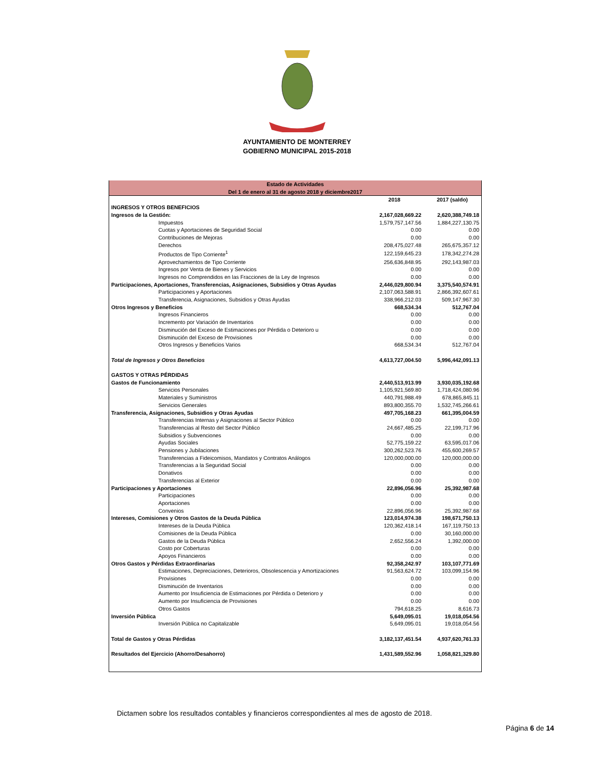AYUNTAMIENTO DE MONTERREY
GOBIERNO MUNICIPAL 2015-2018
| Estado de Actividades Del 1 de enero al 31 de agosto 2018 y diciembre2017 | | |
| | 2018 | 2017 (saldo) |
| INGRESOS Y OTROS BENEFICIOS | | |
| Ingresos de la Gestión: | 2,167,028,669.22 | 2,620,388,749.18 |
| Impuestos | 1,579,757,147.56 | 1,884,227,130.75 |
| Cuotas y Aportaciones de Seguridad Social | 0.00 | 0.00 |
| Contribuciones de Mejoras | 0.00 | 0.00 |
| Derechos | 208,475,027.48 | 265,675,357.12 |
| Productos de Tipo Corriente<sup>1</sup> | 122,159,645.23 | 178,342,274.28 |
| Aprovechamientos de Tipo Corriente | 256,636,848.95 | 292,143,987.03 |
| Ingresos por Venta de Bienes y Servicios | 0.00 | 0.00 |
| Ingresos no Comprendidos en las Fracciones de la Ley de Ingresos | 0.00 | 0.00 |
| Participaciones, Aportaciones, Transferencias, Asignaciones, Subsidios y Otras Ayudas | 2,446,029,800.94 | 3,375,540,574.91 |
| Participaciones y Aportaciones | 2,107,063,588.91 | 2,866,392,607.61 |
| Transferencia, Asignaciones, Subsidios y Otras Ayudas | 338,966,212.03 | 509,147,967.30 |
| Otros Ingresos y Beneficios | 668,534.34 | 512,767.04 |
| Ingresos Financieros | 0.00 | 0.00 |
| Incremento por Variación de Inventarios | 0.00 | 0.00 |
| Disminución del Exceso de Estimaciones por Pérdida o Deterioro u | 0.00 | 0.00 |
| Disminución del Exceso de Provisiones | 0.00 | 0.00 |
| Otros Ingresos y Beneficios Varios | 668,534.34 | 512,767.04 |
| Total de Ingresos y Otros Beneficios | 4,613,727,004.50 | 5,996,442,091.13 |
| GASTOS Y OTRAS PÉRDIDAS | | |
| Gastos de Funcionamiento | 2,440,513,913.99 | 3,930,035,192.68 |
| Servicios Personales | 1,105,921,569.80 | 1,718,424,080.96 |
| Materiales y Suministros | 440,791,988.49 | 678,865,845.11 |
| Servicios Generales | 893,800,355.70 | 1,532,745,266.61 |
| Transferencia, Asignaciones, Subsidios y Otras Ayudas | 497,705,168.23 | 661,395,004.59 |
| Transferencias Internas y Asignaciones al Sector Público | 0.00 | 0.00 |
| Transferencias al Resto del Sector Público | 24,667,485.25 | 22,199,717.96 |
| Subsidios y Subvenciones | 0.00 | 0.00 |
| Ayudas Sociales | 52,775,159.22 | 63,595,017.06 |
| Pensiones y Jubilaciones | 300,262,523.76 | 455,600,269.57 |
| Transferencias a Fideicomisos, Mandatos y Contratos Análogos | 120,000,000.00 | 120,000,000.00 |
| Transferencias a la Seguridad Social | 0.00 | 0.00 |
| Donativos | 0.00 | 0.00 |
| Transferencias al Exterior | 0.00 | 0.00 |
| Participaciones y Aportaciones | 22,896,056.96 | 25,392,987.68 |
| Participaciones | 0.00 | 0.00 |
| Aportaciones | 0.00 | 0.00 |
| Convenios | 22,896,056.96 | 25,392,987.68 |
| Intereses, Comisiones y Otros Gastos de la Deuda Pública | 123,014,974.38 | 198,671,750.13 |
| Intereses de la Deuda Pública | 120,362,418.14 | 167,119,750.13 |
| Comisiones de la Deuda Pública | 0.00 | 30,160,000.00 |
| Gastos de la Deuda Pública | 2,652,556.24 | 1,392,000.00 |
| Costo por Coberturas | 0.00 | 0.00 |
| Apoyos Financieros | 0.00 | 0.00 |
| Otros Gastos y Pérdidas Extraordinarias | 92,358,242.97 | 103,107,771.69 |
| Estimaciones, Depreciaciones, Deterioros, Obsolescencia y Amortizaciones | 91,563,624.72 | 103,099,154.96 |
| Provisiones | 0.00 | 0.00 |
| Disminución de Inventarios | 0.00 | 0.00 |
| Aumento por Insuficiencia de Estimaciones por Pérdida o Deterioro y | 0.00 | 0.00 |
| Aumento por Insuficiencia de Provisiones | 0.00 | 0.00 |
| Otros Gastos | 794,618.25 | 8,616.73 |
| Inversión Pública | 5,649,095.01 | 19,018,054.56 |
| Inversión Pública no Capitalizable | 5,649,095.01 | 19,018,054.56 |
| Total de Gastos y Otras Pérdidas | 3,182,137,451.54 | 4,937,620,761.33 |
| Resultados del Ejercicio (Ahorro/Desahorro) | 1,431,589,552.96 | 1,058,821,329.80 |
Dictamen sobre los resultados contables y financieros correspondientes al mes de agosto de 2018.
Página 6 de 14